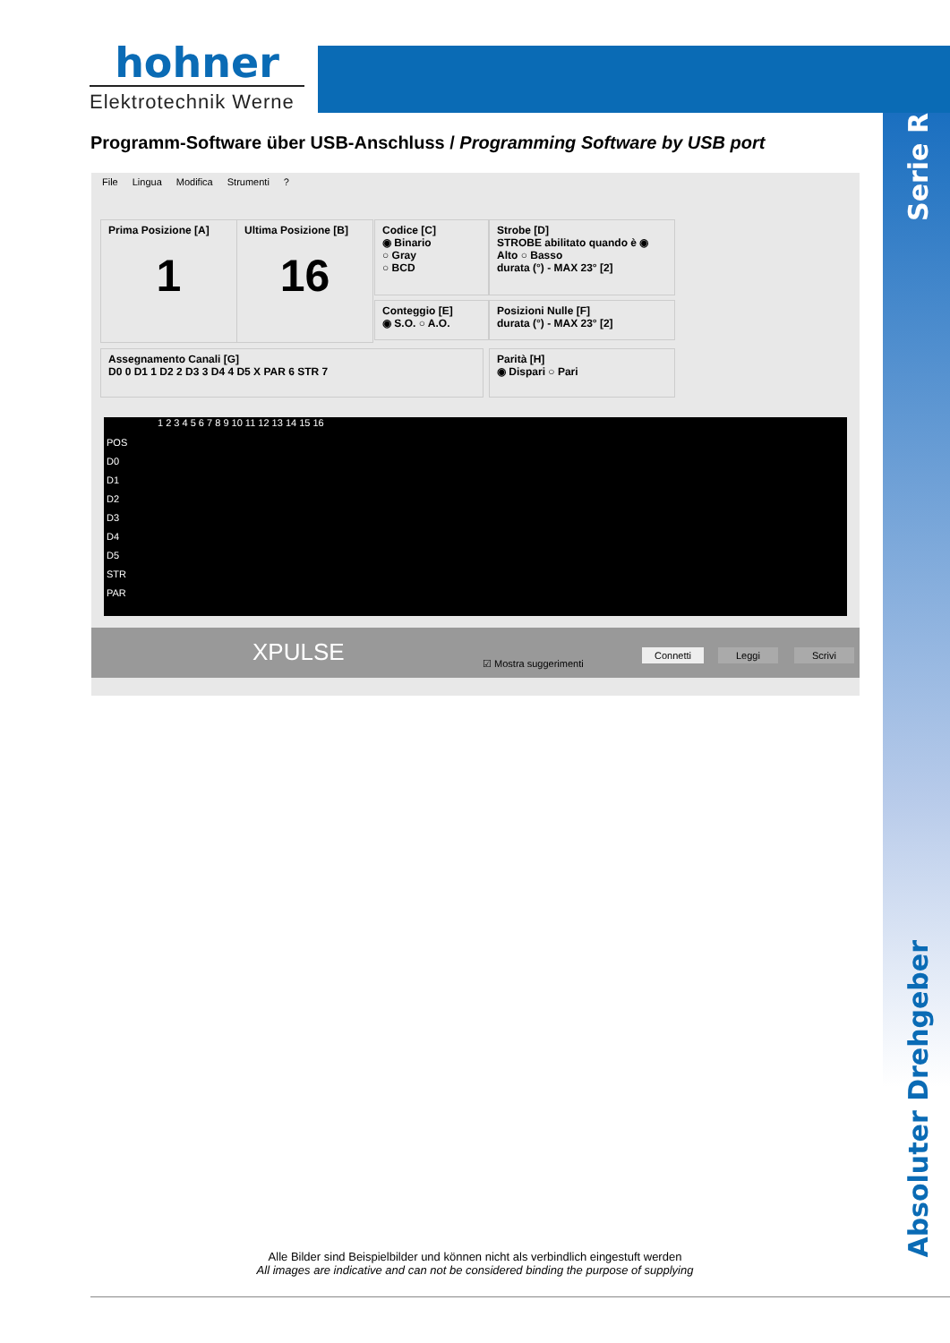hohner
Elektrotechnik Werne
Programm-Software über USB-Anschluss / Programming Software by USB port
Serie R
Absoluter Drehgeber
File Lingua Modifica Strumenti?
Prima Posizione [A]
1
Ultima Posizione [B]
16
Codice [C]
◉ Binario
○ Gray
○ BCD
Conteggio [E]
◉ S.O. ○ A.O.
Strobe [D]
STROBE abilitato quando è ◉ Alto ○ Basso
durata (°) - MAX 23° [2]
Posizioni Nulle [F]
durata (°) - MAX 23° [2]
Assegnamento Canali [G]
D0 0 D1 1 D2 2 D3 3 D4 4 D5 X PAR 6 STR 7
Parità [H]
◉ Dispari ○ Pari
1 2 3 4 5 6 7 8 9 10 11 12 13 14 15 16
POS
D0
D1
D2
D3
D4
D5
STR
PAR
XPULSE ☑ Mostra suggerimenti
Connetti Leggi Scrivi
Alle Bilder sind Beispielbilder und können nicht als verbindlich eingestuft werden
All images are indicative and can not be considered binding the purpose of supplying